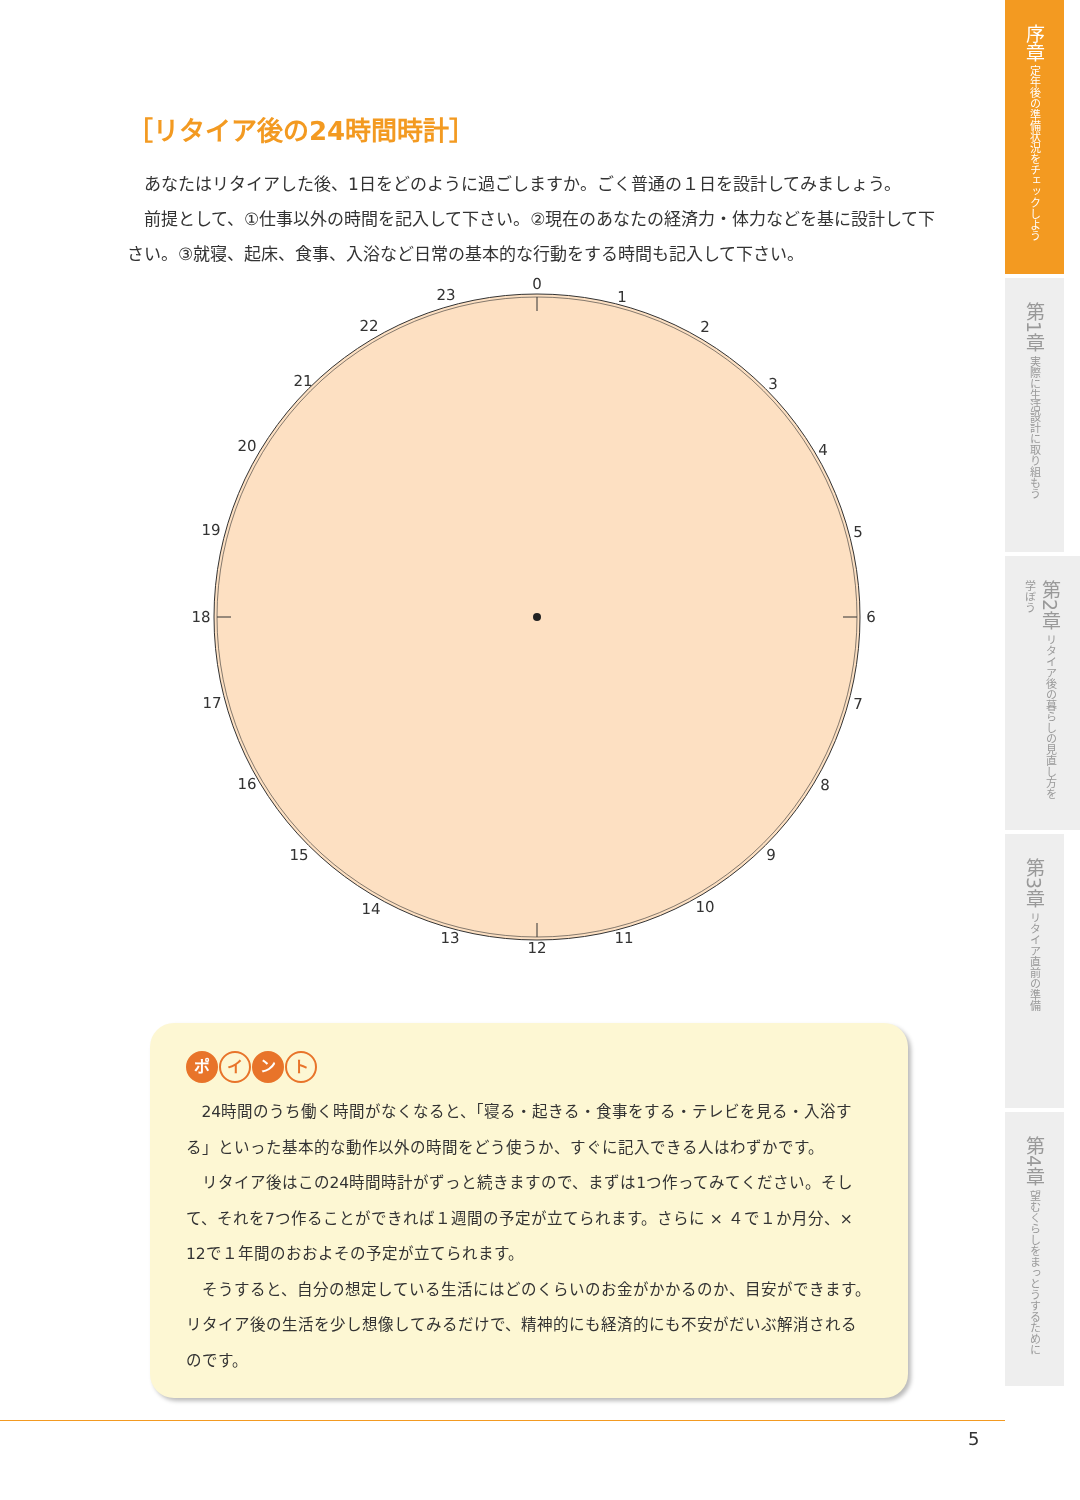［リタイア後の24時間時計］
あなたはリタイアした後、1日をどのように過ごしますか。ごく普通の１日を設計してみましょう。
前提として、①仕事以外の時間を記入して下さい。②現在のあなたの経済力・体力などを基に設計して下さい。③就寝、起床、食事、入浴など日常の基本的な行動をする時間も記入して下さい。
0
1
2
3
4
5
6
7
8
9
10
11
12
13
14
15
16
17
18
19
20
21
22
23
ポ イ ン ト
24時間のうち働く時間がなくなると、「寝る・起きる・食事をする・テレビを見る・入浴する」といった基本的な動作以外の時間をどう使うか、すぐに記入できる人はわずかです。
リタイア後はこの24時間時計がずっと続きますので、まずは1つ作ってみてください。そして、それを7つ作ることができれば１週間の予定が立てられます。さらに × ４で１か月分、× 12で１年間のおおよその予定が立てられます。
そうすると、自分の想定している生活にはどのくらいのお金がかかるのか、目安ができます。リタイア後の生活を少し想像してみるだけで、精神的にも経済的にも不安がだいぶ解消されるのです。
序章 定年後の準備状況をチェックしよう
第1章 実際に生活設計に取り組もう
第2章 リタイア後の暮らしの見直し方を学ぼう
第3章 リタイア直前の準備
第4章 望むくらしをまっとうするために
5